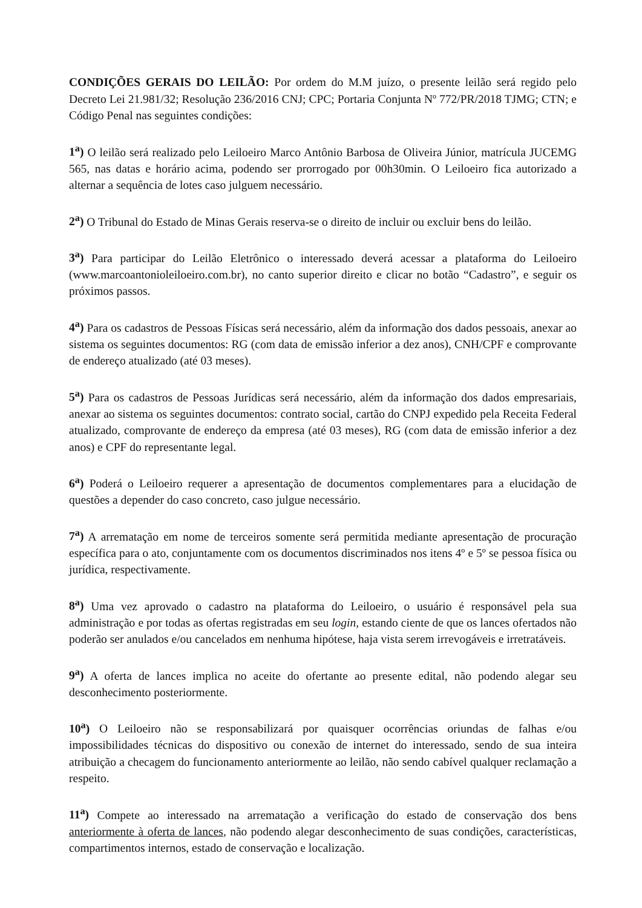CONDIÇÕES GERAIS DO LEILÃO: Por ordem do M.M juízo, o presente leilão será regido pelo Decreto Lei 21.981/32; Resolução 236/2016 CNJ; CPC; Portaria Conjunta Nº 772/PR/2018 TJMG; CTN; e Código Penal nas seguintes condições:
1<sup>a</sup>) O leilão será realizado pelo Leiloeiro Marco Antônio Barbosa de Oliveira Júnior, matrícula JUCEMG 565, nas datas e horário acima, podendo ser prorrogado por 00h30min. O Leiloeiro fica autorizado a alternar a sequência de lotes caso julguem necessário.
2<sup>a</sup>) O Tribunal do Estado de Minas Gerais reserva-se o direito de incluir ou excluir bens do leilão.
3<sup>a</sup>) Para participar do Leilão Eletrônico o interessado deverá acessar a plataforma do Leiloeiro (www.marcoantonioleiloeiro.com.br), no canto superior direito e clicar no botão “Cadastro”, e seguir os próximos passos.
4<sup>a</sup>) Para os cadastros de Pessoas Físicas será necessário, além da informação dos dados pessoais, anexar ao sistema os seguintes documentos: RG (com data de emissão inferior a dez anos), CNH/CPF e comprovante de endereço atualizado (até 03 meses).
5<sup>a</sup>) Para os cadastros de Pessoas Jurídicas será necessário, além da informação dos dados empresariais, anexar ao sistema os seguintes documentos: contrato social, cartão do CNPJ expedido pela Receita Federal atualizado, comprovante de endereço da empresa (até 03 meses), RG (com data de emissão inferior a dez anos) e CPF do representante legal.
6<sup>a</sup>) Poderá o Leiloeiro requerer a apresentação de documentos complementares para a elucidação de questões a depender do caso concreto, caso julgue necessário.
7<sup>a</sup>) A arrematação em nome de terceiros somente será permitida mediante apresentação de procuração específica para o ato, conjuntamente com os documentos discriminados nos itens 4º e 5º se pessoa física ou jurídica, respectivamente.
8<sup>a</sup>) Uma vez aprovado o cadastro na plataforma do Leiloeiro, o usuário é responsável pela sua administração e por todas as ofertas registradas em seu login, estando ciente de que os lances ofertados não poderão ser anulados e/ou cancelados em nenhuma hipótese, haja vista serem irrevogáveis e irretratáveis.
9<sup>a</sup>) A oferta de lances implica no aceite do ofertante ao presente edital, não podendo alegar seu desconhecimento posteriormente.
10<sup>a</sup>) O Leiloeiro não se responsabilizará por quaisquer ocorrências oriundas de falhas e/ou impossibilidades técnicas do dispositivo ou conexão de internet do interessado, sendo de sua inteira atribuição a checagem do funcionamento anteriormente ao leilão, não sendo cabível qualquer reclamação a respeito.
11<sup>a</sup>) Compete ao interessado na arrematação a verificação do estado de conservação dos bens anteriormente à oferta de lances, não podendo alegar desconhecimento de suas condições, características, compartimentos internos, estado de conservação e localização.